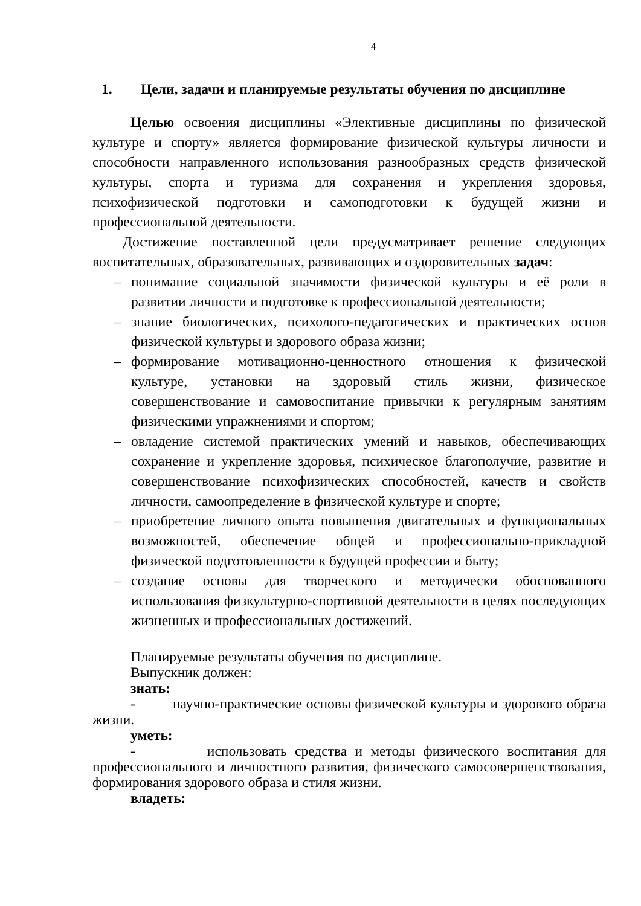4
1. Цели, задачи и планируемые результаты обучения по дисциплине
Целью освоения дисциплины «Элективные дисциплины по физической культуре и спорту» является формирование физической культуры личности и способности направленного использования разнообразных средств физической культуры, спорта и туризма для сохранения и укрепления здоровья, психофизической подготовки и самоподготовки к будущей жизни и профессиональной деятельности.
Достижение поставленной цели предусматривает решение следующих воспитательных, образовательных, развивающих и оздоровительных задач:
– понимание социальной значимости физической культуры и её роли в развитии личности и подготовке к профессиональной деятельности;
– знание биологических, психолого-педагогических и практических основ физической культуры и здорового образа жизни;
– формирование мотивационно-ценностного отношения к физической культуре, установки на здоровый стиль жизни, физическое совершенствование и самовоспитание привычки к регулярным занятиям физическими упражнениями и спортом;
– овладение системой практических умений и навыков, обеспечивающих сохранение и укрепление здоровья, психическое благополучие, развитие и совершенствование психофизических способностей, качеств и свойств личности, самоопределение в физической культуре и спорте;
– приобретение личного опыта повышения двигательных и функциональных возможностей, обеспечение общей и профессионально-прикладной физической подготовленности к будущей профессии и быту;
– создание основы для творческого и методически обоснованного использования физкультурно-спортивной деятельности в целях последующих жизненных и профессиональных достижений.
Планируемые результаты обучения по дисциплине.
Выпускник должен:
знать:
- научно-практические основы физической культуры и здорового образа жизни.
уметь:
- использовать средства и методы физического воспитания для профессионального и личностного развития, физического самосовершенствования, формирования здорового образа и стиля жизни.
владеть: